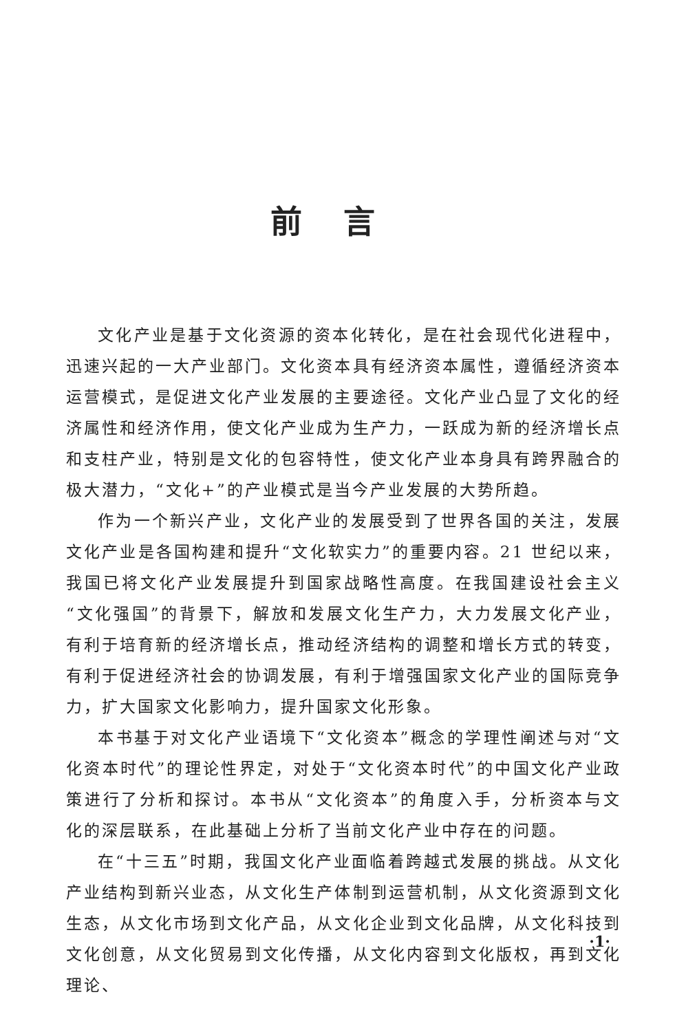前言
文化产业是基于文化资源的资本化转化，是在社会现代化进程中，迅速兴起的一大产业部门。文化资本具有经济资本属性，遵循经济资本运营模式，是促进文化产业发展的主要途径。文化产业凸显了文化的经济属性和经济作用，使文化产业成为生产力，一跃成为新的经济增长点和支柱产业，特别是文化的包容特性，使文化产业本身具有跨界融合的极大潜力，“文化+”的产业模式是当今产业发展的大势所趋。
作为一个新兴产业，文化产业的发展受到了世界各国的关注，发展文化产业是各国构建和提升“文化软实力”的重要内容。21 世纪以来，我国已将文化产业发展提升到国家战略性高度。在我国建设社会主义“文化强国”的背景下，解放和发展文化生产力，大力发展文化产业，有利于培育新的经济增长点，推动经济结构的调整和增长方式的转变，有利于促进经济社会的协调发展，有利于增强国家文化产业的国际竞争力，扩大国家文化影响力，提升国家文化形象。
本书基于对文化产业语境下“文化资本”概念的学理性阐述与对“文化资本时代”的理论性界定，对处于“文化资本时代”的中国文化产业政策进行了分析和探讨。本书从“文化资本”的角度入手，分析资本与文化的深层联系，在此基础上分析了当前文化产业中存在的问题。
在“十三五”时期，我国文化产业面临着跨越式发展的挑战。从文化产业结构到新兴业态，从文化生产体制到运营机制，从文化资源到文化生态，从文化市场到文化产品，从文化企业到文化品牌，从文化科技到文化创意，从文化贸易到文化传播，从文化内容到文化版权，再到文化理论、
·1·